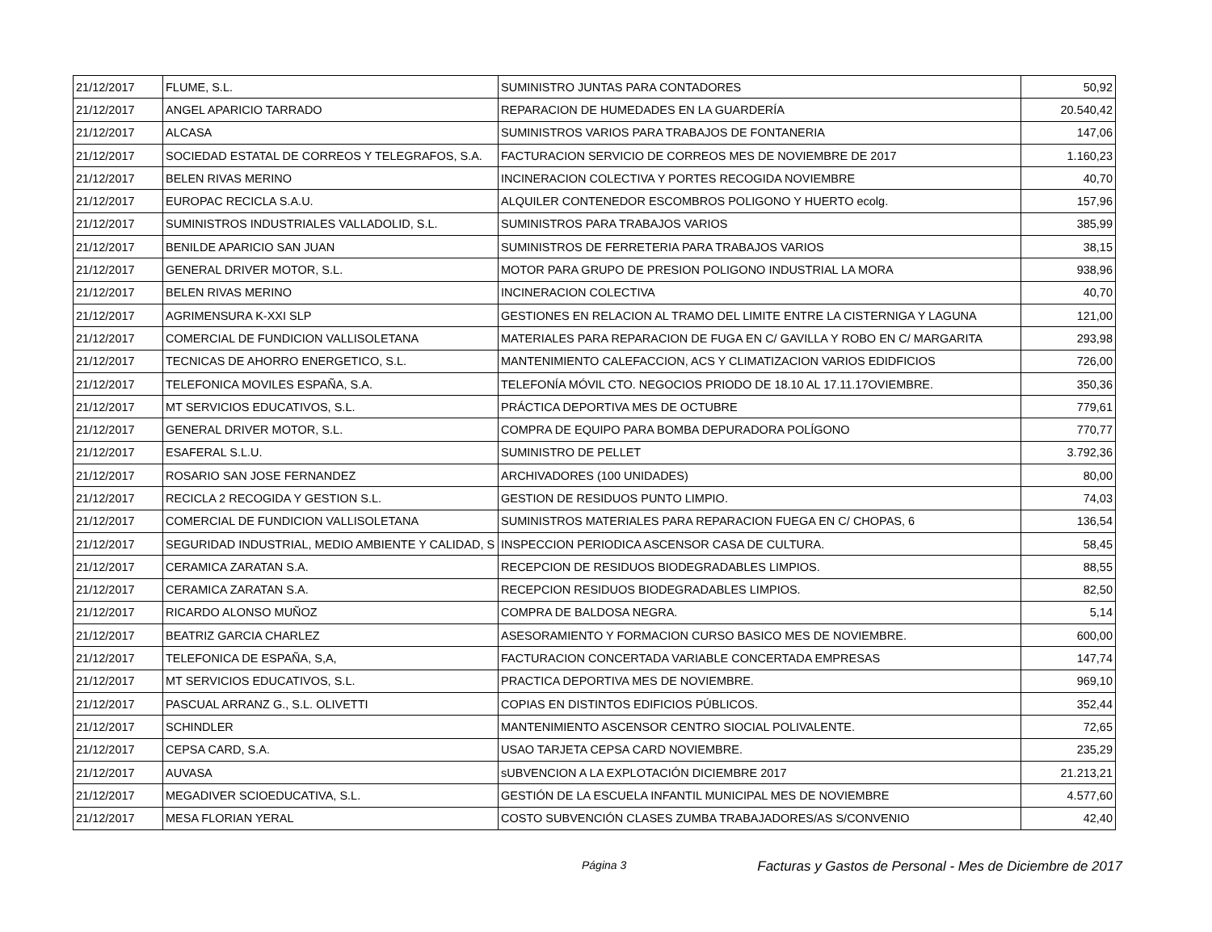| 21/12/2017 | FLUME, S.L. | SUMINISTRO JUNTAS PARA CONTADORES | 50,92 |
| 21/12/2017 | ANGEL APARICIO TARRADO | REPARACION DE HUMEDADES EN LA GUARDERÍA | 20.540,42 |
| 21/12/2017 | ALCASA | SUMINISTROS VARIOS PARA TRABAJOS DE FONTANERIA | 147,06 |
| 21/12/2017 | SOCIEDAD ESTATAL DE CORREOS Y TELEGRAFOS, S.A. | FACTURACION SERVICIO DE CORREOS MES DE NOVIEMBRE DE 2017 | 1.160,23 |
| 21/12/2017 | BELEN RIVAS MERINO | INCINERACION COLECTIVA Y PORTES RECOGIDA NOVIEMBRE | 40,70 |
| 21/12/2017 | EUROPAC RECICLA S.A.U. | ALQUILER CONTENEDOR ESCOMBROS POLIGONO Y HUERTO ecolg. | 157,96 |
| 21/12/2017 | SUMINISTROS INDUSTRIALES VALLADOLID, S.L. | SUMINISTROS PARA TRABAJOS VARIOS | 385,99 |
| 21/12/2017 | BENILDE APARICIO SAN JUAN | SUMINISTROS DE FERRETERIA PARA TRABAJOS VARIOS | 38,15 |
| 21/12/2017 | GENERAL DRIVER MOTOR, S.L. | MOTOR PARA GRUPO DE PRESION POLIGONO INDUSTRIAL LA MORA | 938,96 |
| 21/12/2017 | BELEN RIVAS MERINO | INCINERACION COLECTIVA | 40,70 |
| 21/12/2017 | AGRIMENSURA K-XXI SLP | GESTIONES EN RELACION AL TRAMO DEL LIMITE ENTRE LA CISTERNIGA Y LAGUNA | 121,00 |
| 21/12/2017 | COMERCIAL DE FUNDICION VALLISOLETANA | MATERIALES PARA REPARACION DE FUGA EN C/ GAVILLA Y ROBO EN C/ MARGARITA | 293,98 |
| 21/12/2017 | TECNICAS DE AHORRO ENERGETICO, S.L. | MANTENIMIENTO CALEFACCION, ACS Y CLIMATIZACION VARIOS EDIDFICIOS | 726,00 |
| 21/12/2017 | TELEFONICA MOVILES ESPAÑA, S.A. | TELEFONÍA MÓVIL CTO. NEGOCIOS PRIODO DE 18.10 AL 17.11.17OVIEMBRE. | 350,36 |
| 21/12/2017 | MT SERVICIOS EDUCATIVOS, S.L. | PRÁCTICA DEPORTIVA MES DE OCTUBRE | 779,61 |
| 21/12/2017 | GENERAL DRIVER MOTOR, S.L. | COMPRA DE EQUIPO PARA BOMBA DEPURADORA POLÍGONO | 770,77 |
| 21/12/2017 | ESAFERAL S.L.U. | SUMINISTRO DE PELLET | 3.792,36 |
| 21/12/2017 | ROSARIO SAN JOSE FERNANDEZ | ARCHIVADORES (100 UNIDADES) | 80,00 |
| 21/12/2017 | RECICLA 2 RECOGIDA Y GESTION S.L. | GESTION DE RESIDUOS PUNTO LIMPIO. | 74,03 |
| 21/12/2017 | COMERCIAL DE FUNDICION VALLISOLETANA | SUMINISTROS MATERIALES PARA REPARACION FUEGA EN C/ CHOPAS, 6 | 136,54 |
| 21/12/2017 | SEGURIDAD INDUSTRIAL, MEDIO AMBIENTE Y CALIDAD, S | INSPECCION PERIODICA ASCENSOR CASA DE CULTURA. | 58,45 |
| 21/12/2017 | CERAMICA ZARATAN S.A. | RECEPCION DE RESIDUOS BIODEGRADABLES LIMPIOS. | 88,55 |
| 21/12/2017 | CERAMICA ZARATAN S.A. | RECEPCION RESIDUOS BIODEGRADABLES LIMPIOS. | 82,50 |
| 21/12/2017 | RICARDO ALONSO MUÑOZ | COMPRA DE BALDOSA NEGRA. | 5,14 |
| 21/12/2017 | BEATRIZ GARCIA CHARLEZ | ASESORAMIENTO Y FORMACION CURSO BASICO MES DE NOVIEMBRE. | 600,00 |
| 21/12/2017 | TELEFONICA DE ESPAÑA, S,A, | FACTURACION CONCERTADA VARIABLE CONCERTADA EMPRESAS | 147,74 |
| 21/12/2017 | MT SERVICIOS EDUCATIVOS, S.L. | PRACTICA DEPORTIVA MES DE NOVIEMBRE. | 969,10 |
| 21/12/2017 | PASCUAL ARRANZ G., S.L. OLIVETTI | COPIAS EN DISTINTOS EDIFICIOS PÚBLICOS. | 352,44 |
| 21/12/2017 | SCHINDLER | MANTENIMIENTO ASCENSOR CENTRO SIOCIAL POLIVALENTE. | 72,65 |
| 21/12/2017 | CEPSA CARD, S.A. | USAO TARJETA CEPSA CARD NOVIEMBRE. | 235,29 |
| 21/12/2017 | AUVASA | sUBVENCION A LA EXPLOTACIÓN DICIEMBRE 2017 | 21.213,21 |
| 21/12/2017 | MEGADIVER SCIOEDUCATIVA, S.L. | GESTIÓN DE LA ESCUELA INFANTIL MUNICIPAL MES DE NOVIEMBRE | 4.577,60 |
| 21/12/2017 | MESA FLORIAN YERAL | COSTO SUBVENCIÓN CLASES ZUMBA TRABAJADORES/AS S/CONVENIO | 42,40 |
Página 3 Facturas y Gastos de Personal - Mes de Diciembre de 2017